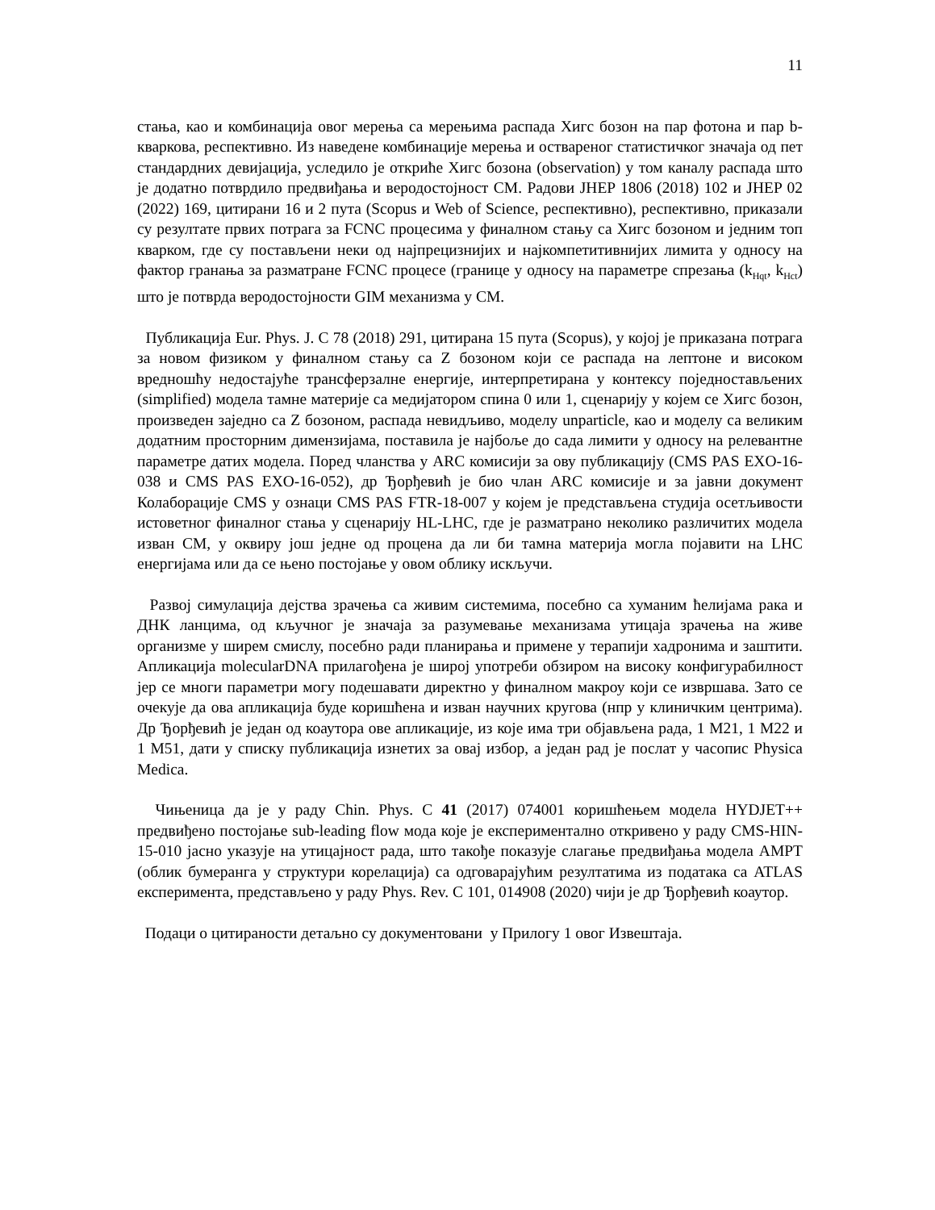11
стања, као и комбинација овог мерења са мерењима распада Хигс бозон на пар фотона и пар b-кваркова, респективно. Из наведене комбинације мерења и оствареног статистичког значаја од пет стандардних девијација, уследило је откриће Хигс бозона (observation) у том каналу распада што је додатно потврдило предвиђања и веродостојност СМ. Радови JHEP 1806 (2018) 102 и JHEP 02 (2022) 169, цитирани 16 и 2 пута (Scopus и Web of Science, респективно), респективно, приказали су резултате првих потрага за FCNC процесима у финалном стању са Хигс бозоном и једним топ кварком, где су постављени неки од најпрецизнијих и најкомпетитивнијих лимита у односу на фактор гранања за разматране FCNC процесе (границе у односу на параметре спрезања (k<sub>Hqt</sub>, k<sub>Hct</sub>) што је потврда веродостојности GIM механизма у СМ.
Публикација Eur. Phys. J. C 78 (2018) 291, цитирана 15 пута (Scopus), у којој је приказана потрага за новом физиком у финалном стању са Z бозоном који се распада на лептоне и високом вредношћу недостајуће трансферзалне енергије, интерпретирана у контексу поједностављених (simplified) модела тамне материје са медијатором спина 0 или 1, сценарију у којем се Хигс бозон, произведен заједно са Z бозоном, распада невидљиво, моделу unparticle, као и моделу са великим додатним просторним димензијама, поставила је најбоље до сада лимити у односу на релевантне параметре датих модела. Поред чланства у ARC комисији за ову публикацију (CMS PAS EXO-16-038 и CMS PAS EXO-16-052), др Ђорђевић је био члан ARC комисије и за јавни документ Колаборације CMS у ознаци CMS PAS FTR-18-007 у којем је представљена студија осетљивости истоветног финалног стања у сценарију HL-LHC, где је разматрано неколико различитих модела изван СМ, у оквиру још једне од процена да ли би тамна материја могла појавити на LHC енергијама или да се њено постојање у овом облику искључи.
Развој симулација дејства зрачења са живим системима, посебно са хуманим ћелијама рака и ДНК ланцима, од кључног је значаја за разумевање механизама утицаја зрачења на живе организме у ширем смислу, посебно ради планирања и примене у терапији хадронима и заштити. Апликација molecularDNA прилагођена је широј употреби обзиром на високу конфигурабилност јер се многи параметри могу подешавати директно у финалном макроу који се извршава. Зато се очекује да ова апликација буде коришћена и изван научних кругова (нпр у клиничким центрима). Др Ђорђевић је један од коаутора ове апликације, из које има три објављена рада, 1 M21, 1 M22 и 1 M51, дати у списку публикација изнетих за овај избор, а један рад је послат у часопис Physica Medica.
Чињеница да је у раду Chin. Phys. C 41 (2017) 074001 коришћењем модела HYDJET++ предвиђено постојање sub-leading flow мода које је експериментално откривено у раду CMS-HIN-15-010 јасно указује на утицајност рада, што такође показује слагање предвиђања модела AMPT (облик бумеранга у структури корелација) са одговарајућим резултатима из података са ATLAS експеримента, представљено у раду Phys. Rev. C 101, 014908 (2020) чији је др Ђорђевић коаутор.
Подаци о цитираности детаљно су документовани у Прилогу 1 овог Извештаја.